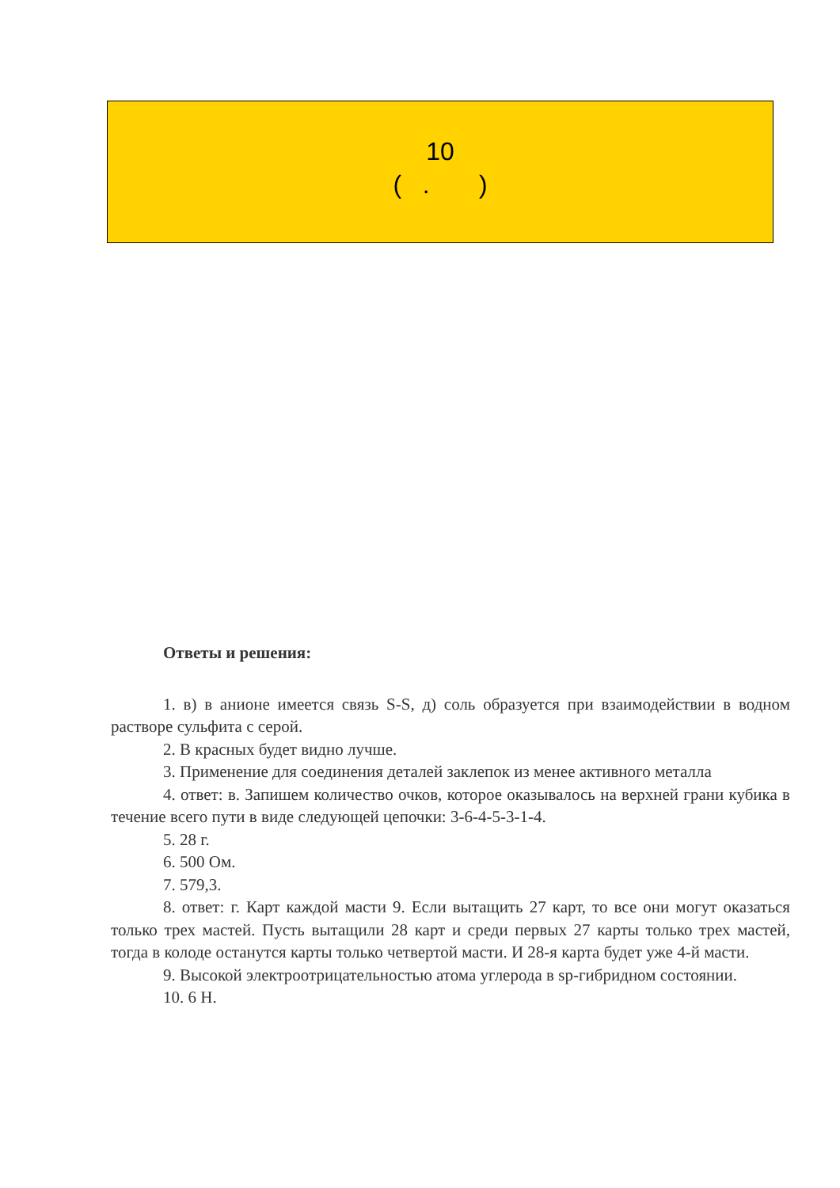10
( . )
Ответы и решения:
1. в) в анионе имеется связь S-S, д) соль образуется при взаимодействии в водном растворе сульфита с серой.
2. В красных будет видно лучше.
3. Применение для соединения деталей заклепок из менее активного металла
4. ответ: в. Запишем количество очков, которое оказывалось на верхней грани кубика в течение всего пути в виде следующей цепочки: 3-6-4-5-3-1-4.
5. 28 г.
6. 500 Ом.
7. 579,3.
8. ответ: г. Карт каждой масти 9. Если вытащить 27 карт, то все они могут оказаться только трех мастей. Пусть вытащили 28 карт и среди первых 27 карты только трех мастей, тогда в колоде останутся карты только четвертой масти. И 28-я карта будет уже 4-й масти.
9. Высокой электроотрицательностью атома углерода в sp-гибридном состоянии.
10. 6 Н.